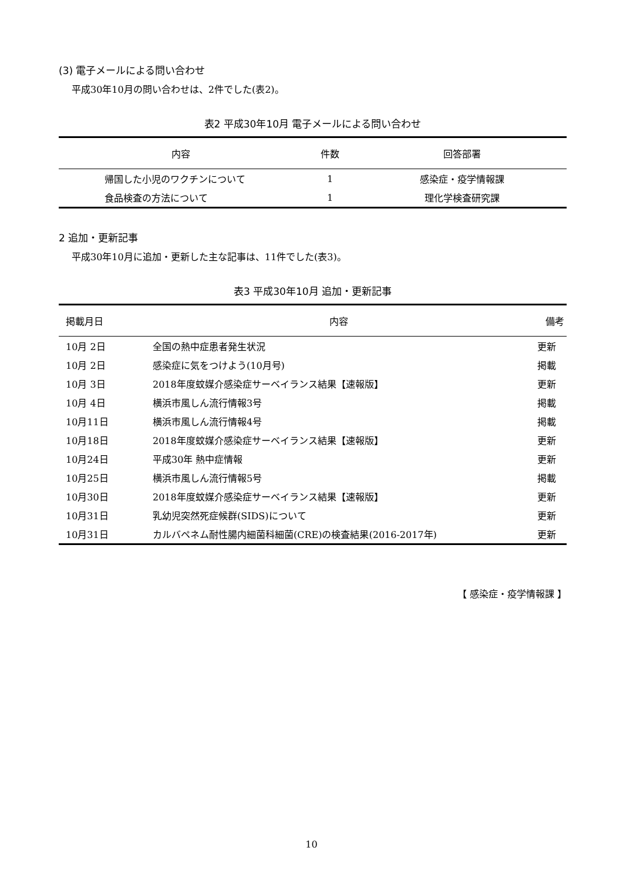(3) 電子メールによる問い合わせ
平成30年10月の問い合わせは、2件でした(表2)。
表2 平成30年10月 電子メールによる問い合わせ
| 内容 | 件数 | 回答部署 |
| --- | --- | --- |
| 帰国した小児のワクチンについて | 1 | 感染症・疫学情報課 |
| 食品検査の方法について | 1 | 理化学検査研究課 |
2 追加・更新記事
平成30年10月に追加・更新した主な記事は、11件でした(表3)。
表3 平成30年10月 追加・更新記事
| 掲載月日 | 内容 | 備考 |
| --- | --- | --- |
| 10月 2日 | 全国の熱中症患者発生状況 | 更新 |
| 10月 2日 | 感染症に気をつけよう(10月号) | 掲載 |
| 10月 3日 | 2018年度蚊媒介感染症サーベイランス結果【速報版】 | 更新 |
| 10月 4日 | 横浜市風しん流行情報3号 | 掲載 |
| 10月11日 | 横浜市風しん流行情報4号 | 掲載 |
| 10月18日 | 2018年度蚊媒介感染症サーベイランス結果【速報版】 | 更新 |
| 10月24日 | 平成30年 熱中症情報 | 更新 |
| 10月25日 | 横浜市風しん流行情報5号 | 掲載 |
| 10月30日 | 2018年度蚊媒介感染症サーベイランス結果【速報版】 | 更新 |
| 10月31日 | 乳幼児突然死症候群(SIDS)について | 更新 |
| 10月31日 | カルバペネム耐性腸内細菌科細菌(CRE)の検査結果(2016-2017年) | 更新 |
【 感染症・疫学情報課 】
10